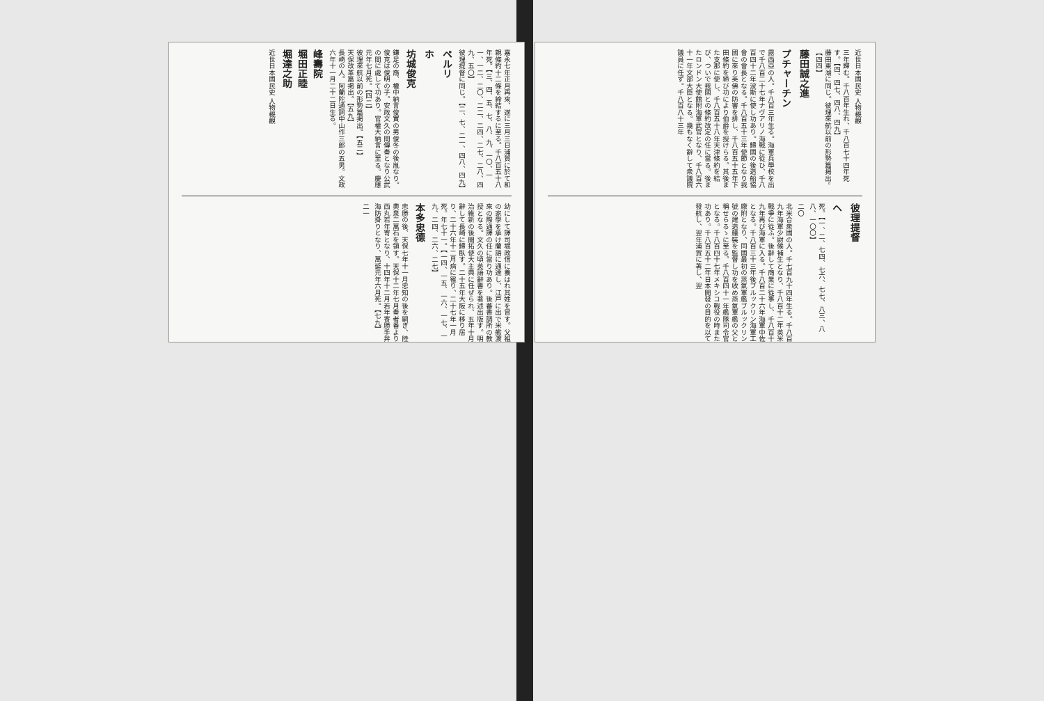近世日本國民史 人物概觀
三年歸む。千八百年生れ、千八百七十四年死す。【四、四七、四八、四九】
藤田東湖に同じ。彼理來航以前の形勢篇掲出。【四四】
藤田誠之進
プチャーチン
露西亞の人。千八百三年生る。海軍兵學校を出で千八百二十七年ナヴアリノ海戰に從ひ、千八百四十二年波斯に使し功あり。歸國の後造船協會の會長となる。千八百五十三年使節となり我國に來り英佛の防害を排し、千八百五十五年下田條約を締び功により伯爵を授けらる。其後また支那に使し、千八百五十八年天津條約を結び、ついで我國との條約改定の任に當る。後またロンドン大使館附海軍武官となり、千八百六十一年文部大臣となる。幾もなく辭して衆議院議員に任ず。千八百八十三年
彼理提督
ヘ
死。【一、二、七四、七六、七七、八三、八八、一〇〇】
二〇
北米合衆國の人。千七百九十四年生る。千八百九年海軍少尉候補生となり、千八百十二年英米戰爭に從ふ。後辭して商業に從事し、千八百十九年再び海軍に入る。千八百二十六年海軍中佐となる。千八百三十三年後ブルックリン海軍工廠附となり、同國最初の蒸氣軍艦ブルックリン號の建造艤裝を監督し功を收め蒸氣軍艦の父と稱せらるゝに至る。千八百四十一年艦隊司令官となる。千八百四十七年メキシコ戰役の時また功あり。千八百五十二年日本開發の目的を以て發航し、翌年浦賀に著し、翌
嘉永七年正月再來、遂に三月三日浦賀に於て和親條約十二條を締結するに至る。千八百五十八年死。【三、四、五、七、八、九、一〇、一一、一二、二〇、二二、二四、二七、二八、四九、五〇】
彼理提督に同じ。【二、七、二一、四八、四九】
ペルリ
ホ
坊城俊克
鎌足の裔、權中納言俊實の男俊冬の後胤なり。俊克は俊明の子。安政文久の間傳奏となり公武の間に處して功あり。官權大納言に至る。慶應元年七月死。【四二】
彼理來航以前の形勢篇掲出。【五二】
天保改革篇掲出。【五九】
長崎の人。阿蘭陀通詞中山作三郎の五男。文政六年十一月二十二日生る。
峰壽院
堀田正睦
堀達之助
近世日本國民史 人物概觀
幼にして譯司堀政信に養はれ其姓を冒す。父祖の家學を承け蘭語に通達し、江戸に出で米艦渡來の際通譯の任に當り功あり。後蕃書調所の教授となる。文久の頃英語辭書を著述出版す。明治維新の後開拓使大主典に任ぜられ、五年十月辭して長崎に歸臥す。二十五年大阪に移り居り、二十六年十二月病に罹り、二十七年一月死。年七十一。【一四、一五、一六、一七、一九、二四、二六、二七】
本多忠德
忠勝の後、天保七年十一月忠知の後を嗣ぎ、陸奧泉二萬石を領す。天保十二年七月奏者番より西丸若年寄となり、十四年十二月若年寄勝手丼海防掛りとなり、萬延元年六月死。【七九】
二一